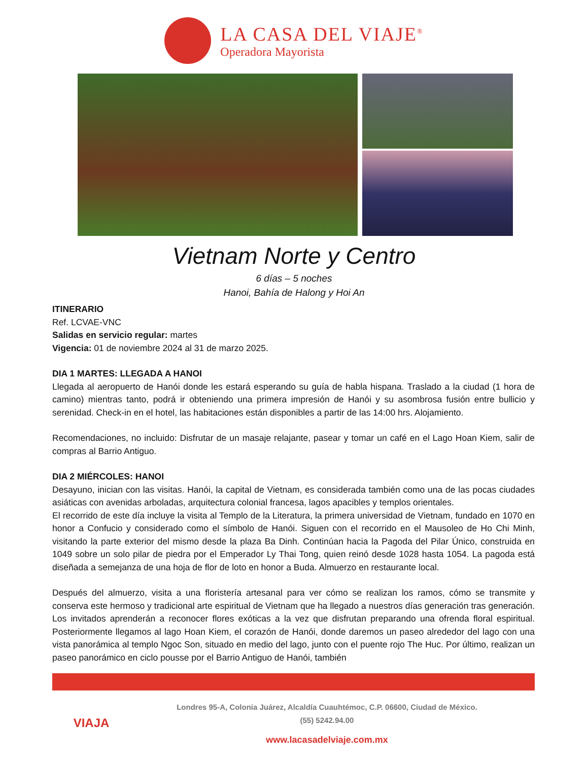LA CASA DEL VIAJE<sup>®</sup>
Operadora Mayorista
Vietnam Norte y Centro
6 días – 5 noches
Hanoi, Bahía de Halong y Hoi An
ITINERARIO
Ref. LCVAE-VNC
Salidas en servicio regular: martes
Vigencia: 01 de noviembre 2024 al 31 de marzo 2025.
DIA 1 MARTES: LLEGADA A HANOI
Llegada al aeropuerto de Hanói donde les estará esperando su guía de habla hispana. Traslado a la ciudad (1 hora de camino) mientras tanto, podrá ir obteniendo una primera impresión de Hanói y su asombrosa fusión entre bullicio y serenidad. Check-in en el hotel, las habitaciones están disponibles a partir de las 14:00 hrs. Alojamiento.
Recomendaciones, no incluido: Disfrutar de un masaje relajante, pasear y tomar un café en el Lago Hoan Kiem, salir de compras al Barrio Antiguo.
DIA 2 MIÉRCOLES: HANOI
Desayuno, inician con las visitas. Hanói, la capital de Vietnam, es considerada también como una de las pocas ciudades asiáticas con avenidas arboladas, arquitectura colonial francesa, lagos apacibles y templos orientales.
El recorrido de este día incluye la visita al Templo de la Literatura, la primera universidad de Vietnam, fundado en 1070 en honor a Confucio y considerado como el símbolo de Hanói. Siguen con el recorrido en el Mausoleo de Ho Chi Minh, visitando la parte exterior del mismo desde la plaza Ba Dinh. Continúan hacia la Pagoda del Pilar Único, construida en 1049 sobre un solo pilar de piedra por el Emperador Ly Thai Tong, quien reinó desde 1028 hasta 1054. La pagoda está diseñada a semejanza de una hoja de flor de loto en honor a Buda. Almuerzo en restaurante local.
Después del almuerzo, visita a una floristería artesanal para ver cómo se realizan los ramos, cómo se transmite y conserva este hermoso y tradicional arte espiritual de Vietnam que ha llegado a nuestros días generación tras generación. Los invitados aprenderán a reconocer flores exóticas a la vez que disfrutan preparando una ofrenda floral espiritual. Posteriormente llegamos al lago Hoan Kiem, el corazón de Hanói, donde daremos un paseo alrededor del lago con una vista panorámica al templo Ngoc Son, situado en medio del lago, junto con el puente rojo The Huc. Por último, realizan un paseo panorámico en ciclo pousse por el Barrio Antiguo de Hanói, también
VIAJA
Londres 95-A, Colonia Juárez, Alcaldía Cuauhtémoc, C.P. 06600, Ciudad de México.
(55) 5242.94.00
www.lacasadelviaje.com.mx